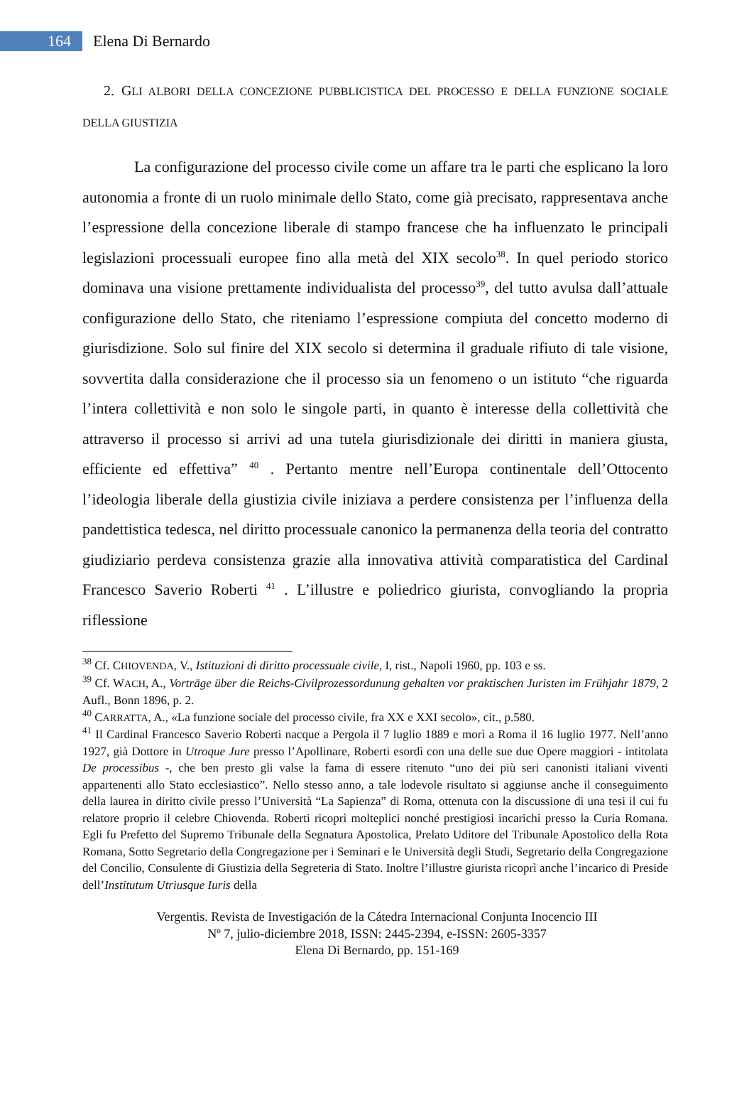164
Elena Di Bernardo
2. GLI ALBORI DELLA CONCEZIONE PUBBLICISTICA DEL PROCESSO E DELLA FUNZIONE SOCIALE DELLA GIUSTIZIA
La configurazione del processo civile come un affare tra le parti che esplicano la loro autonomia a fronte di un ruolo minimale dello Stato, come già precisato, rappresentava anche l’espressione della concezione liberale di stampo francese che ha influenzato le principali legislazioni processuali europee fino alla metà del XIX secolo<sup>38</sup>. In quel periodo storico dominava una visione prettamente individualista del processo<sup>39</sup>, del tutto avulsa dall’attuale configurazione dello Stato, che riteniamo l’espressione compiuta del concetto moderno di giurisdizione. Solo sul finire del XIX secolo si determina il graduale rifiuto di tale visione, sovvertita dalla considerazione che il processo sia un fenomeno o un istituto “che riguarda l’intera collettività e non solo le singole parti, in quanto è interesse della collettività che attraverso il processo si arrivi ad una tutela giurisdizionale dei diritti in maniera giusta, efficiente ed effettiva” <sup>40</sup> . Pertanto mentre nell’Europa continentale dell’Ottocento l’ideologia liberale della giustizia civile iniziava a perdere consistenza per l’influenza della pandettistica tedesca, nel diritto processuale canonico la permanenza della teoria del contratto giudiziario perdeva consistenza grazie alla innovativa attività comparatistica del Cardinal Francesco Saverio Roberti <sup>41</sup> . L’illustre e poliedrico giurista, convogliando la propria riflessione
<sup>38</sup> Cf. CHIOVENDA, V., Istituzioni di diritto processuale civile, I, rist., Napoli 1960, pp. 103 e ss.
<sup>39</sup> Cf. WACH, A., Vorträge über die Reichs-Civilprozessordunung gehalten vor praktischen Juristen im Frühjahr 1879, 2 Aufl., Bonn 1896, p. 2.
<sup>40</sup> CARRATTA, A., «La funzione sociale del processo civile, fra XX e XXI secolo», cit., p.580.
<sup>41</sup> Il Cardinal Francesco Saverio Roberti nacque a Pergola il 7 luglio 1889 e morì a Roma il 16 luglio 1977. Nell’anno 1927, già Dottore in Utroque Jure presso l’Apollinare, Roberti esordì con una delle sue due Opere maggiori - intitolata De processibus -, che ben presto gli valse la fama di essere ritenuto “uno dei più seri canonisti italiani viventi appartenenti allo Stato ecclesiastico”. Nello stesso anno, a tale lodevole risultato si aggiunse anche il conseguimento della laurea in diritto civile presso l’Università “La Sapienza” di Roma, ottenuta con la discussione di una tesi il cui fu relatore proprio il celebre Chiovenda. Roberti ricoprì molteplici nonché prestigiosi incarichi presso la Curia Romana. Egli fu Prefetto del Supremo Tribunale della Segnatura Apostolica, Prelato Uditore del Tribunale Apostolico della Rota Romana, Sotto Segretario della Congregazione per i Seminari e le Università degli Studi, Segretario della Congregazione del Concilio, Consulente di Giustizia della Segreteria di Stato. Inoltre l’illustre giurista ricoprì anche l’incarico di Preside dell’Institutum Utriusque Iuris della
Vergentis. Revista de Investigación de la Cátedra Internacional Conjunta Inocencio III
Nº 7, julio-diciembre 2018, ISSN: 2445-2394, e-ISSN: 2605-3357
Elena Di Bernardo, pp. 151-169